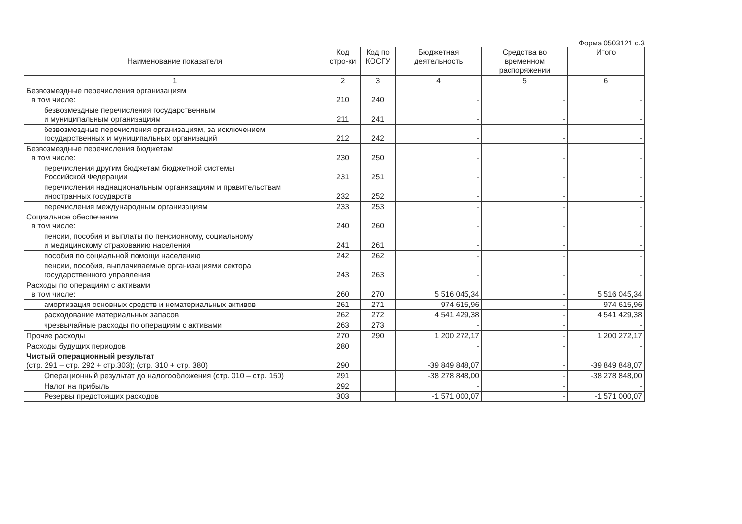Форма 0503121 с.3
| Наименование показателя | Код стро-ки | Код по КОСГУ | Бюджетная деятельность | Средства во временном распоряжении | Итого |
| --- | --- | --- | --- | --- | --- |
| 1 | 2 | 3 | 4 | 5 | 6 |
| Безвозмездные перечисления организациям в том числе: | 210 | 240 | - | - | - |
| безвозмездные перечисления государственным и муниципальным организациям | 211 | 241 | - | - | - |
| безвозмездные перечисления организациям, за исключением государственных и муниципальных организаций | 212 | 242 | - | - | - |
| Безвозмездные перечисления бюджетам в том числе: | 230 | 250 | - | - | - |
| перечисления другим бюджетам бюджетной системы Российской Федерации | 231 | 251 | - | - | - |
| перечисления наднациональным организациям и правительствам иностранных государств | 232 | 252 | - | - | - |
| перечисления международным организациям | 233 | 253 | - | - | - |
| Социальное обеспечение в том числе: | 240 | 260 | - | - | - |
| пенсии, пособия и выплаты по пенсионному, социальному и медицинскому страхованию населения | 241 | 261 | - | - | - |
| пособия по социальной помощи населению | 242 | 262 | - | - | - |
| пенсии, пособия, выплачиваемые организациями сектора государственного управления | 243 | 263 | - | - | - |
| Расходы по операциям с активами в том числе: | 260 | 270 | 5 516 045,34 | - | 5 516 045,34 |
| амортизация основных средств и нематериальных активов | 261 | 271 | 974 615,96 | - | 974 615,96 |
| расходование материальных запасов | 262 | 272 | 4 541 429,38 | - | 4 541 429,38 |
| чрезвычайные расходы по операциям с активами | 263 | 273 | - | - | - |
| Прочие расходы | 270 | 290 | 1 200 272,17 | - | 1 200 272,17 |
| Расходы будущих периодов | 280 | | - | - | - |
| Чистый операционный результат (стр. 291 – стр. 292 + стр.303); (стр. 310 + стр. 380) | 290 | | -39 849 848,07 | - | -39 849 848,07 |
| Операционный результат до налогообложения (стр. 010 – стр. 150) | 291 | | -38 278 848,00 | - | -38 278 848,00 |
| Налог на прибыль | 292 | | - | - | - |
| Резервы предстоящих расходов | 303 | | -1 571 000,07 | - | -1 571 000,07 |